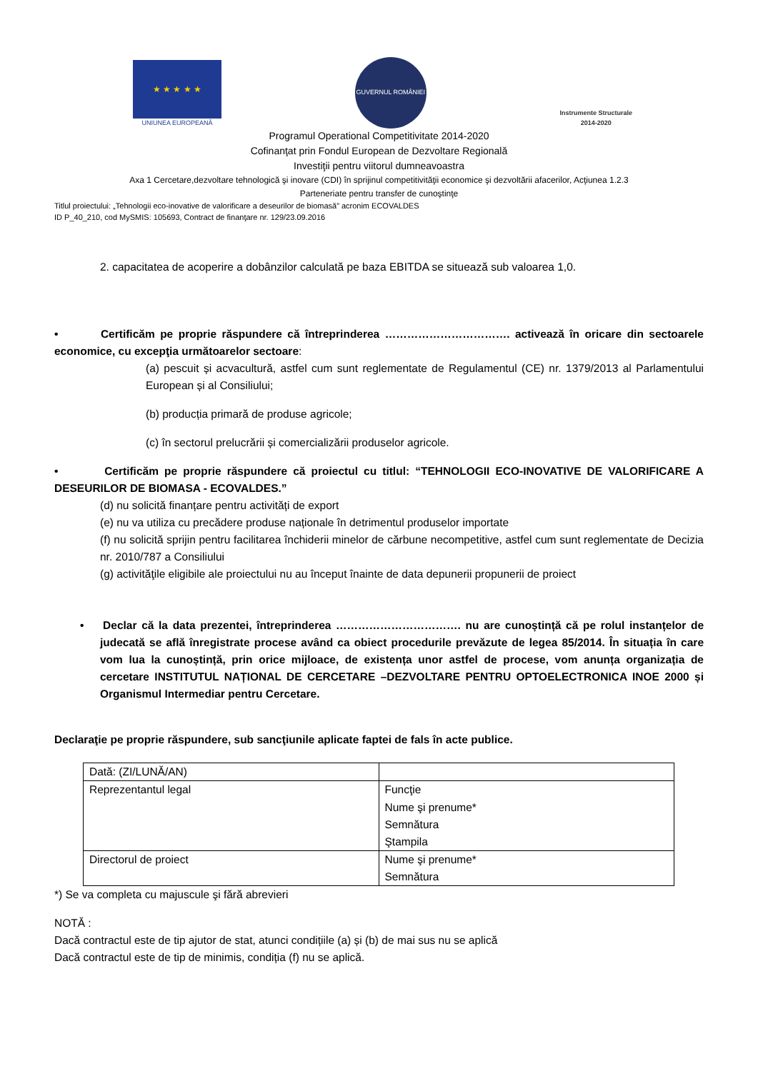★ ★ ★ ★ ★
UNIUNEA EUROPEANĂ
GUVERNUL ROMÂNIEI
Instrumente Structurale
2014-2020
Programul Operational Competitivitate 2014-2020
Cofinanţat prin Fondul European de Dezvoltare Regională
Investiţii pentru viitorul dumneavoastra
Axa 1 Cercetare,dezvoltare tehnologică şi inovare (CDI) în sprijinul competitivităţii economice şi dezvoltării afacerilor, Acţiunea 1.2.3
Parteneriate pentru transfer de cunoştinţe
Titlul proiectului: „Tehnologii eco-inovative de valorificare a deseurilor de biomasă” acronim ECOVALDES
ID P_40_210, cod MySMIS: 105693, Contract de finanţare nr. 129/23.09.2016
2. capacitatea de acoperire a dobânzilor calculată pe baza EBITDA se situează sub valoarea 1,0.
• Certificăm pe proprie răspundere că întreprinderea ……………………………. activează în oricare din sectoarele economice, cu excepţia următoarelor sectoare:
(a) pescuit și acvacultură, astfel cum sunt reglementate de Regulamentul (CE) nr. 1379/2013 al Parlamentului European și al Consiliului;
(b) producția primară de produse agricole;
(c) în sectorul prelucrării și comercializării produselor agricole.
• Certificăm pe proprie răspundere că proiectul cu titlul: “TEHNOLOGII ECO-INOVATIVE DE VALORIFICARE A DESEURILOR DE BIOMASA - ECOVALDES.”
(d) nu solicită finanțare pentru activități de export
(e) nu va utiliza cu precădere produse naționale în detrimentul produselor importate
(f) nu solicită sprijin pentru facilitarea închiderii minelor de cărbune necompetitive, astfel cum sunt reglementate de Decizia nr. 2010/787 a Consiliului
(g) activităţile eligibile ale proiectului nu au început înainte de data depunerii propunerii de proiect
• Declar că la data prezentei, întreprinderea ……………………………. nu are cunoștință că pe rolul instanțelor de judecată se află înregistrate procese având ca obiect procedurile prevăzute de legea 85/2014. În situația în care vom lua la cunoștință, prin orice mijloace, de existența unor astfel de procese, vom anunța organizația de cercetare INSTITUTUL NAȚIONAL DE CERCETARE –DEZVOLTARE PENTRU OPTOELECTRONICA INOE 2000 și Organismul Intermediar pentru Cercetare.
Declaraţie pe proprie răspundere, sub sancţiunile aplicate faptei de fals în acte publice.
| Dată: (ZI/LUNĂ/AN) | |
| Reprezentantul legal | Funcţie Nume şi prenume* Semnătura Ştampila |
| Directorul de proiect | Nume şi prenume* Semnătura |
*) Se va completa cu majuscule şi fără abrevieri
NOTĂ :
Dacă contractul este de tip ajutor de stat, atunci condițiile (a) și (b) de mai sus nu se aplică
Dacă contractul este de tip de minimis, condiția (f) nu se aplică.